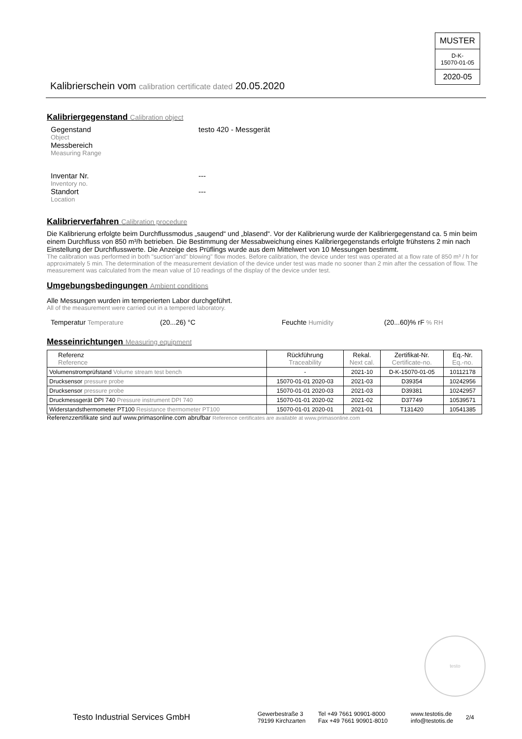MUSTER
D-K-
15070-01-05
2020-05
Kalibrierschein vom calibration certificate dated 20.05.2020
Kalibriergegenstand Calibration object
Gegenstand
Object
testo 420 - Messgerät
Messbereich
Measuring Range
Inventar Nr.
Inventory no.
---
Standort
Location
---
Kalibrierverfahren Calibration procedure
Die Kalibrierung erfolgte beim Durchflussmodus „saugend“ und „blasend“. Vor der Kalibrierung wurde der Kalibriergegen­stand ca. 5 min beim einem Durchfluss von 850 m³/h betrieben. Die Bestimmung der Messabweichung eines Kalibriergegen­stands erfolgte frühstens 2 min nach Einstellung der Durchflusswerte. Die Anzeige des Prüflings wurde aus dem Mittelwert von 10 Messungen bestimmt.
The calibration was performed in both "suction"and" blowing" flow modes. Before calibration, the device under test was operated at a flow rate of 850 m³ / h for approximately 5 min. The determination of the measurement deviation of the device under test was made no sooner than 2 min after the cessation of flow. The measurement was calculated from the mean value of 10 readings of the display of the device under test.
Umgebungsbedingungen Ambient conditions
Alle Messungen wurden im temperierten Labor durchgeführt.
All of the measurement were carried out in a tempered laboratory.
Temperatur Temperature (20...26) °C Feuchte Humidity (20...60)% rF % RH
Messeinrichtungen Measuring equipment
| Referenz Reference | Rückführung Traceability | Rekal. Next cal. | Zertifikat-Nr. Certificate-no. | Eq.-Nr. Eq.-no. |
| --- | --- | --- | --- | --- |
| Volumenstromprüfstand Volume stream test bench | - | 2021-10 | D-K-15070-01-05 | 10112178 |
| Drucksensor pressure probe | 15070-01-01 2020-03 | 2021-03 | D39354 | 10242956 |
| Drucksensor pressure probe | 15070-01-01 2020-03 | 2021-03 | D39381 | 10242957 |
| Druckmessgerät DPI 740 Pressure instrument DPI 740 | 15070-01-01 2020-02 | 2021-02 | D37749 | 10539571 |
| Widerstandsthermometer PT100 Resistance thermometer PT100 | 15070-01-01 2020-01 | 2021-01 | T131420 | 10541385 |
Referenzzertifikate sind auf www.primasonline.com abrufbar Reference certificates are available at www.primasonline.com
testo
Testo Industrial Services GmbH
Gewerbestraße 3
79199 Kirchzarten
Tel +49 7661 90901-8000
Fax +49 7661 90901-8010
www.testotis.de
info@testotis.de
2/4